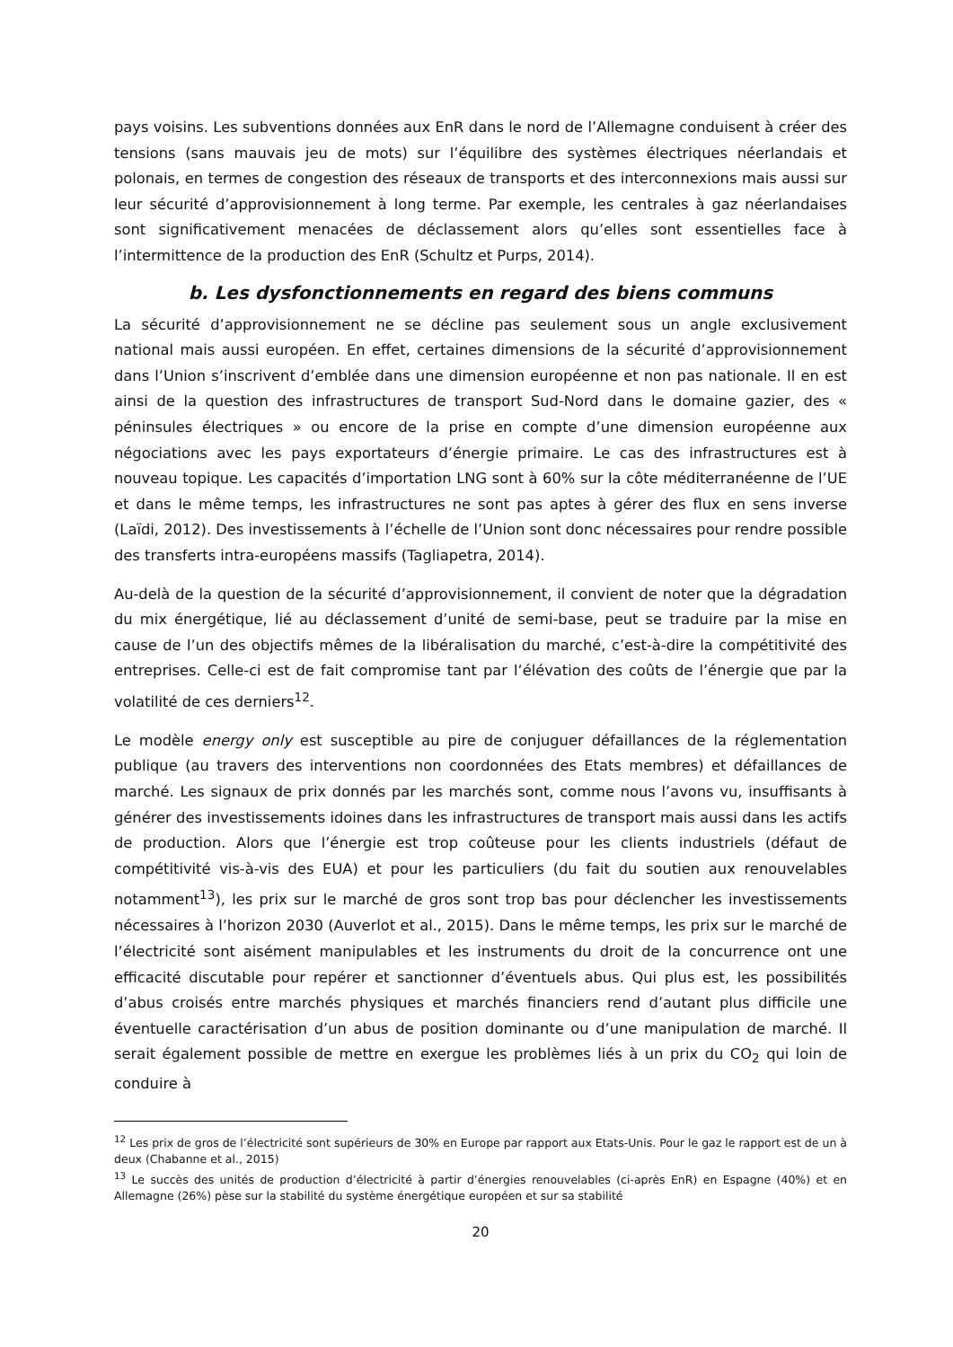pays voisins. Les subventions données aux EnR dans le nord de l’Allemagne conduisent à créer des tensions (sans mauvais jeu de mots) sur l’équilibre des systèmes électriques néerlandais et polonais, en termes de congestion des réseaux de transports et des interconnexions mais aussi sur leur sécurité d’approvisionnement à long terme. Par exemple, les centrales à gaz néerlandaises sont significativement menacées de déclassement alors qu’elles sont essentielles face à l’intermittence de la production des EnR (Schultz et Purps, 2014).
b. Les dysfonctionnements en regard des biens communs
La sécurité d’approvisionnement ne se décline pas seulement sous un angle exclusivement national mais aussi européen. En effet, certaines dimensions de la sécurité d’approvisionnement dans l’Union s’inscrivent d’emblée dans une dimension européenne et non pas nationale. Il en est ainsi de la question des infrastructures de transport Sud-Nord dans le domaine gazier, des « péninsules électriques » ou encore de la prise en compte d’une dimension européenne aux négociations avec les pays exportateurs d’énergie primaire. Le cas des infrastructures est à nouveau topique. Les capacités d’importation LNG sont à 60% sur la côte méditerranéenne de l’UE et dans le même temps, les infrastructures ne sont pas aptes à gérer des flux en sens inverse (Laïdi, 2012). Des investissements à l’échelle de l’Union sont donc nécessaires pour rendre possible des transferts intra-européens massifs (Tagliapetra, 2014).
Au-delà de la question de la sécurité d’approvisionnement, il convient de noter que la dégradation du mix énergétique, lié au déclassement d’unité de semi-base, peut se traduire par la mise en cause de l’un des objectifs mêmes de la libéralisation du marché, c’est-à-dire la compétitivité des entreprises. Celle-ci est de fait compromise tant par l’élévation des coûts de l’énergie que par la volatilité de ces derniers<sup>12</sup>.
Le modèle energy only est susceptible au pire de conjuguer défaillances de la réglementation publique (au travers des interventions non coordonnées des Etats membres) et défaillances de marché. Les signaux de prix donnés par les marchés sont, comme nous l’avons vu, insuffisants à générer des investissements idoines dans les infrastructures de transport mais aussi dans les actifs de production. Alors que l’énergie est trop coûteuse pour les clients industriels (défaut de compétitivité vis-à-vis des EUA) et pour les particuliers (du fait du soutien aux renouvelables notamment<sup>13</sup>), les prix sur le marché de gros sont trop bas pour déclencher les investissements nécessaires à l’horizon 2030 (Auverlot et al., 2015). Dans le même temps, les prix sur le marché de l’électricité sont aisément manipulables et les instruments du droit de la concurrence ont une efficacité discutable pour repérer et sanctionner d’éventuels abus. Qui plus est, les possibilités d’abus croisés entre marchés physiques et marchés financiers rend d’autant plus difficile une éventuelle caractérisation d’un abus de position dominante ou d’une manipulation de marché. Il serait également possible de mettre en exergue les problèmes liés à un prix du CO<sub>2</sub> qui loin de conduire à
<sup>12</sup> Les prix de gros de l’électricité sont supérieurs de 30% en Europe par rapport aux Etats-Unis. Pour le gaz le rapport est de un à deux (Chabanne et al., 2015)
<sup>13</sup> Le succès des unités de production d’électricité à partir d’énergies renouvelables (ci-après EnR) en Espagne (40%) et en Allemagne (26%) pèse sur la stabilité du système énergétique européen et sur sa stabilité
20